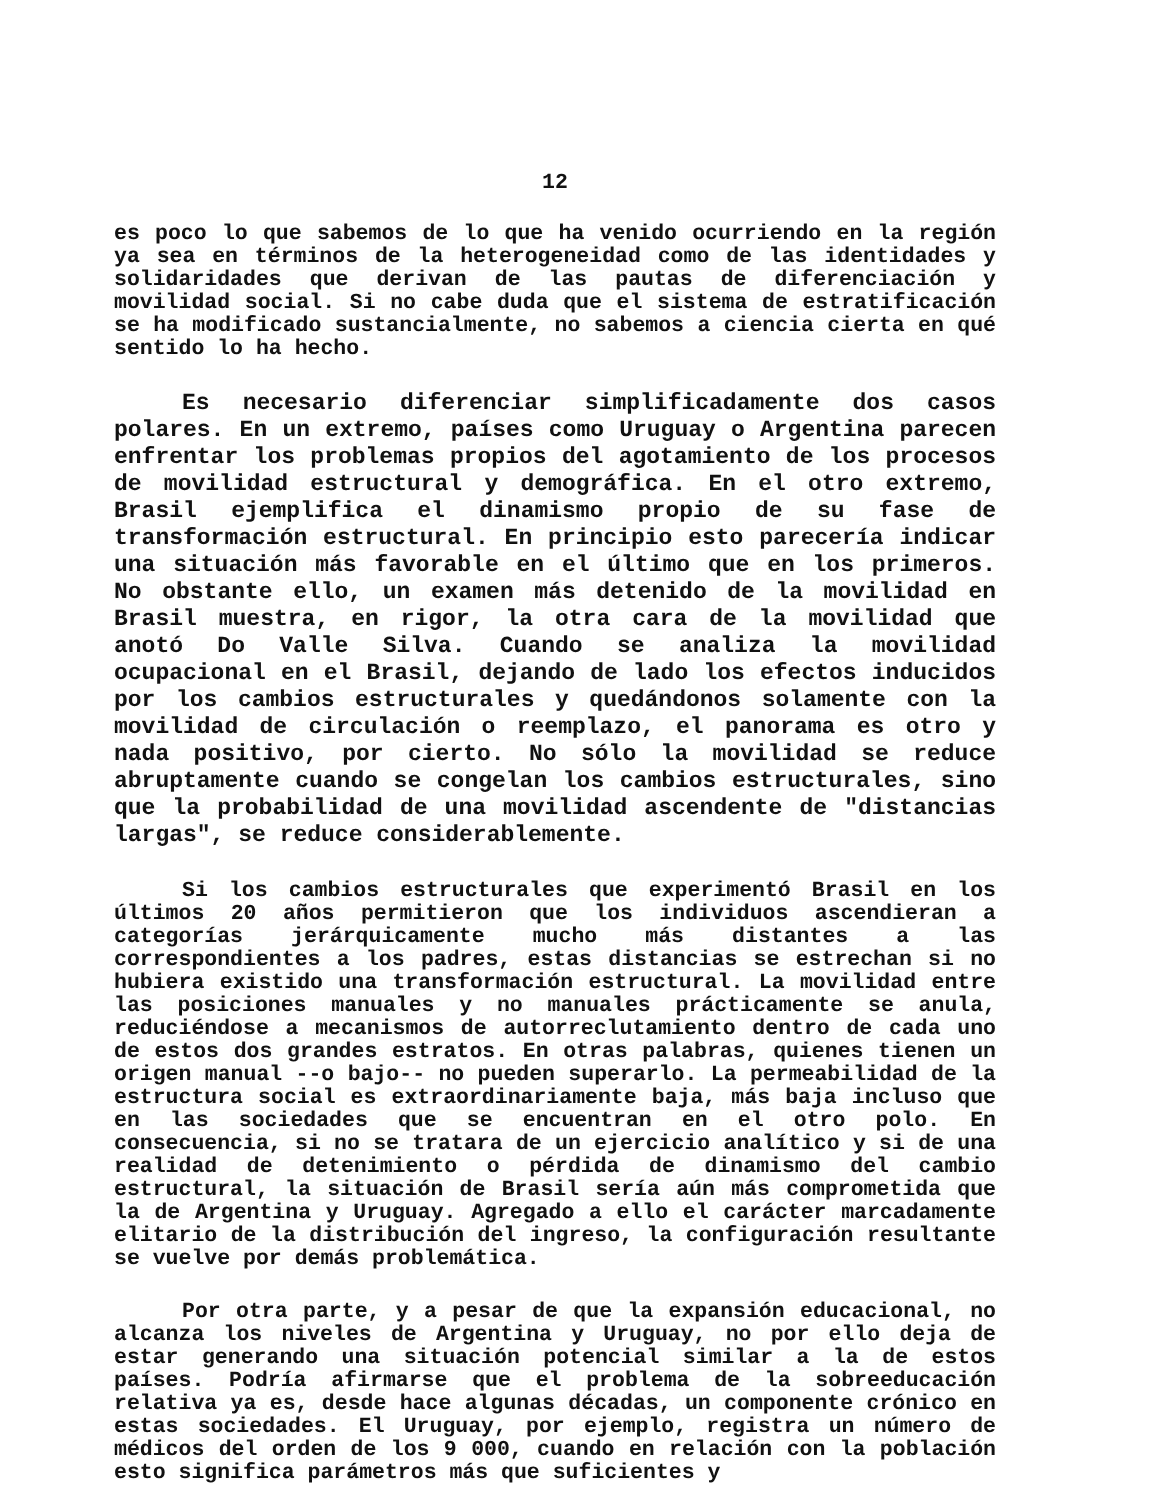12
es poco lo que sabemos de lo que ha venido ocurriendo en la región ya sea en términos de la heterogeneidad como de las identidades y solidaridades que derivan de las pautas de diferenciación y movilidad social. Si no cabe duda que el sistema de estratificación se ha modificado sustancialmente, no sabemos a ciencia cierta en qué sentido lo ha hecho.
Es necesario diferenciar simplificadamente dos casos polares. En un extremo, países como Uruguay o Argentina parecen enfrentar los problemas propios del agotamiento de los procesos de movilidad estructural y demográfica. En el otro extremo, Brasil ejemplifica el dinamismo propio de su fase de transformación estructural. En principio esto parecería indicar una situación más favorable en el último que en los primeros. No obstante ello, un examen más detenido de la movilidad en Brasil muestra, en rigor, la otra cara de la movilidad que anotó Do Valle Silva. Cuando se analiza la movilidad ocupacional en el Brasil, dejando de lado los efectos inducidos por los cambios estructurales y quedándonos solamente con la movilidad de circulación o reemplazo, el panorama es otro y nada positivo, por cierto. No sólo la movilidad se reduce abruptamente cuando se congelan los cambios estructurales, sino que la probabilidad de una movilidad ascendente de "distancias largas", se reduce considerablemente.
Si los cambios estructurales que experimentó Brasil en los últimos 20 años permitieron que los individuos ascendieran a categorías jerárquicamente mucho más distantes a las correspondientes a los padres, estas distancias se estrechan si no hubiera existido una transformación estructural. La movilidad entre las posiciones manuales y no manuales prácticamente se anula, reduciéndose a mecanismos de autorreclutamiento dentro de cada uno de estos dos grandes estratos. En otras palabras, quienes tienen un origen manual --o bajo-- no pueden superarlo. La permeabilidad de la estructura social es extraordinariamente baja, más baja incluso que en las sociedades que se encuentran en el otro polo. En consecuencia, si no se tratara de un ejercicio analítico y si de una realidad de detenimiento o pérdida de dinamismo del cambio estructural, la situación de Brasil sería aún más comprometida que la de Argentina y Uruguay. Agregado a ello el carácter marcadamente elitario de la distribución del ingreso, la configuración resultante se vuelve por demás problemática.
Por otra parte, y a pesar de que la expansión educacional, no alcanza los niveles de Argentina y Uruguay, no por ello deja de estar generando una situación potencial similar a la de estos países. Podría afirmarse que el problema de la sobreeducación relativa ya es, desde hace algunas décadas, un componente crónico en estas sociedades. El Uruguay, por ejemplo, registra un número de médicos del orden de los 9 000, cuando en relación con la población esto significa parámetros más que suficientes y